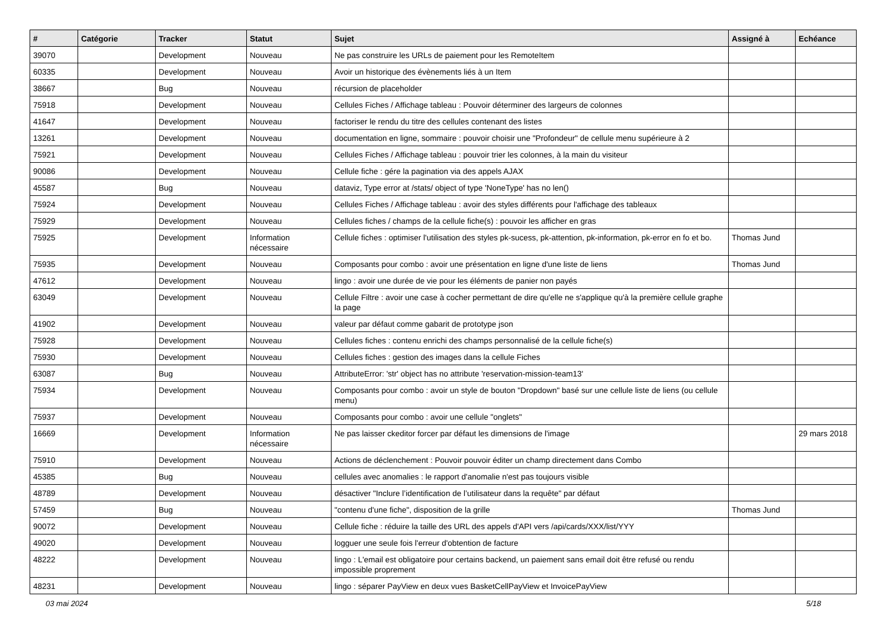| # | Catégorie | Tracker | Statut | Sujet | Assigné à | Echéance |
| --- | --- | --- | --- | --- | --- | --- |
| 39070 | | Development | Nouveau | Ne pas construire les URLs de paiement pour les RemoteItem | | |
| 60335 | | Development | Nouveau | Avoir un historique des évènements liés à un Item | | |
| 38667 | | Bug | Nouveau | récursion de placeholder | | |
| 75918 | | Development | Nouveau | Cellules Fiches / Affichage tableau : Pouvoir déterminer des largeurs de colonnes | | |
| 41647 | | Development | Nouveau | factoriser le rendu du titre des cellules contenant des listes | | |
| 13261 | | Development | Nouveau | documentation en ligne, sommaire : pouvoir choisir une "Profondeur" de cellule menu supérieure à 2 | | |
| 75921 | | Development | Nouveau | Cellules Fiches / Affichage tableau : pouvoir trier les colonnes, à la main du visiteur | | |
| 90086 | | Development | Nouveau | Cellule fiche : gére la pagination via des appels AJAX | | |
| 45587 | | Bug | Nouveau | dataviz, Type error at /stats/ object of type 'NoneType' has no len() | | |
| 75924 | | Development | Nouveau | Cellules Fiches / Affichage tableau : avoir des styles différents pour l'affichage des tableaux | | |
| 75929 | | Development | Nouveau | Cellules fiches / champs de la cellule fiche(s) : pouvoir les afficher en gras | | |
| 75925 | | Development | Information nécessaire | Cellule fiches : optimiser l'utilisation des styles pk-sucess, pk-attention, pk-information, pk-error en fo et bo. | Thomas Jund | |
| 75935 | | Development | Nouveau | Composants pour combo : avoir une présentation en ligne d'une liste de liens | Thomas Jund | |
| 47612 | | Development | Nouveau | lingo : avoir une durée de vie pour les éléments de panier non payés | | |
| 63049 | | Development | Nouveau | Cellule Filtre : avoir une case à cocher permettant de dire qu'elle ne s'applique qu'à la première cellule graphe la page | | |
| 41902 | | Development | Nouveau | valeur par défaut comme gabarit de prototype json | | |
| 75928 | | Development | Nouveau | Cellules fiches : contenu enrichi des champs personnalisé de la cellule fiche(s) | | |
| 75930 | | Development | Nouveau | Cellules fiches : gestion des images dans la cellule Fiches | | |
| 63087 | | Bug | Nouveau | AttributeError: 'str' object has no attribute 'reservation-mission-team13' | | |
| 75934 | | Development | Nouveau | Composants pour combo : avoir un style de bouton "Dropdown" basé sur une cellule liste de liens (ou cellule menu) | | |
| 75937 | | Development | Nouveau | Composants pour combo : avoir une cellule "onglets" | | |
| 16669 | | Development | Information nécessaire | Ne pas laisser ckeditor forcer par défaut les dimensions de l'image | | 29 mars 2018 |
| 75910 | | Development | Nouveau | Actions de déclenchement : Pouvoir pouvoir éditer un champ directement dans Combo | | |
| 45385 | | Bug | Nouveau | cellules avec anomalies : le rapport d'anomalie n'est pas toujours visible | | |
| 48789 | | Development | Nouveau | désactiver "Inclure l’identification de l’utilisateur dans la requête" par défaut | | |
| 57459 | | Bug | Nouveau | "contenu d'une fiche", disposition de la grille | Thomas Jund | |
| 90072 | | Development | Nouveau | Cellule fiche : réduire la taille des URL des appels d'API vers /api/cards/XXX/list/YYY | | |
| 49020 | | Development | Nouveau | logguer une seule fois l'erreur d'obtention de facture | | |
| 48222 | | Development | Nouveau | lingo : L'email est obligatoire pour certains backend, un paiement sans email doit être refusé ou rendu impossible proprement | | |
| 48231 | | Development | Nouveau | lingo : séparer PayView en deux vues BasketCellPayView et InvoicePayView | | |
03 mai 2024 5/18